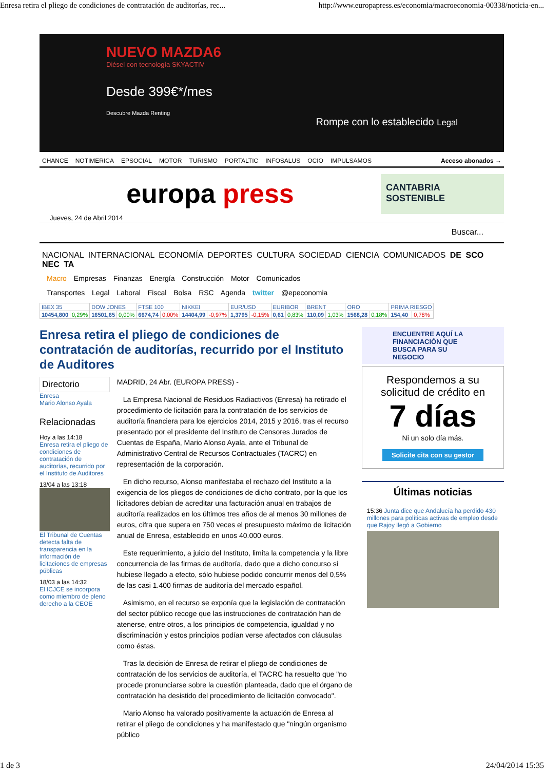Enresa retira el pliego de condiciones de contratación de auditorías, rec... http://www.europapress.es/economia/macroeconomia-00338/noticia-en...
NUEVO MAZDA6
Diésel con tecnología SKYACTIV
Desde 399€*/mes
Descubre Mazda Renting
Rompe con lo establecido Legal
CHANCE NOTIMERICA EPSOCIAL MOTOR TURISMO PORTALTIC INFOSALUS OCIO IMPULSAMOS Acceso abonados →
europa press
CANTABRIA SOSTENIBLE
Jueves, 24 de Abril 2014
Buscar...
NACIONAL INTERNACIONAL ECONOMÍA DEPORTES CULTURA SOCIEDAD CIENCIA COMUNICADOS DE SCO NEC TA
Macro Empresas Finanzas Energía Construcción Motor Comunicados
Transportes Legal Laboral Fiscal Bolsa RSC Agenda twitter @epeconomia
| IBEX 35 | | DOW JONES | | FTSE 100 | | NIKKEI | | EUR/USD | | EURIBOR | | BRENT | | ORO | | PRIMA RIESGO | |
| 10454,800 | 0,29% | 16501,65 | 0,00% | 6674,74 | 0,00% | 14404,99 | -0,97% | 1,3795 | -0,15% | 0,61 | 0,83% | 110,09 | 1,03% | 1568,28 | 0,18% | 154,40 | 0,78% |
Enresa retira el pliego de condiciones de contratación de auditorías, recurrido por el Instituto de Auditores
Directorio
Enresa
Mario Alonso Ayala
Relacionadas
Hoy a las 14:18
Enresa retira el pliego de condiciones de contratación de auditorías, recurrido por el Instituto de Auditores
13/04 a las 13:18
El Tribunal de Cuentas detecta falta de transparencia en la información de licitaciones de empresas públicas
18/03 a las 14:32
El ICJCE se incorpora como miembro de pleno derecho a la CEOE
MADRID, 24 Abr. (EUROPA PRESS) -
La Empresa Nacional de Residuos Radiactivos (Enresa) ha retirado el procedimiento de licitación para la contratación de los servicios de auditoría financiera para los ejercicios 2014, 2015 y 2016, tras el recurso presentado por el presidente del Instituto de Censores Jurados de Cuentas de España, Mario Alonso Ayala, ante el Tribunal de Administrativo Central de Recursos Contractuales (TACRC) en representación de la corporación.
En dicho recurso, Alonso manifestaba el rechazo del Instituto a la exigencia de los pliegos de condiciones de dicho contrato, por la que los licitadores debían de acreditar una facturación anual en trabajos de auditoría realizados en los últimos tres años de al menos 30 millones de euros, cifra que supera en 750 veces el presupuesto máximo de licitación anual de Enresa, establecido en unos 40.000 euros.
Este requerimiento, a juicio del Instituto, limita la competencia y la libre concurrencia de las firmas de auditoría, dado que a dicho concurso si hubiese llegado a efecto, sólo hubiese podido concurrir menos del 0,5% de las casi 1.400 firmas de auditoría del mercado español.
Asimismo, en el recurso se exponía que la legislación de contratación del sector público recoge que las instrucciones de contratación han de atenerse, entre otros, a los principios de competencia, igualdad y no discriminación y estos principios podían verse afectados con cláusulas como éstas.
Tras la decisión de Enresa de retirar el pliego de condiciones de contratación de los servicios de auditoría, el TACRC ha resuelto que "no procede pronunciarse sobre la cuestión planteada, dado que el órgano de contratación ha desistido del procedimiento de licitación convocado".
Mario Alonso ha valorado positivamente la actuación de Enresa al retirar el pliego de condiciones y ha manifestado que "ningún organismo público
ENCUENTRE AQUÍ LA FINANCIACIÓN QUE BUSCA PARA SU NEGOCIO
Respondemos a su solicitud de crédito en
7 días
Ni un solo día más.
Solicite cita con su gestor
Últimas noticias
15:36 Junta dice que Andalucía ha perdido 430 millones para políticas activas de empleo desde que Rajoy llegó a Gobierno
1 de 3 24/04/2014 15:35